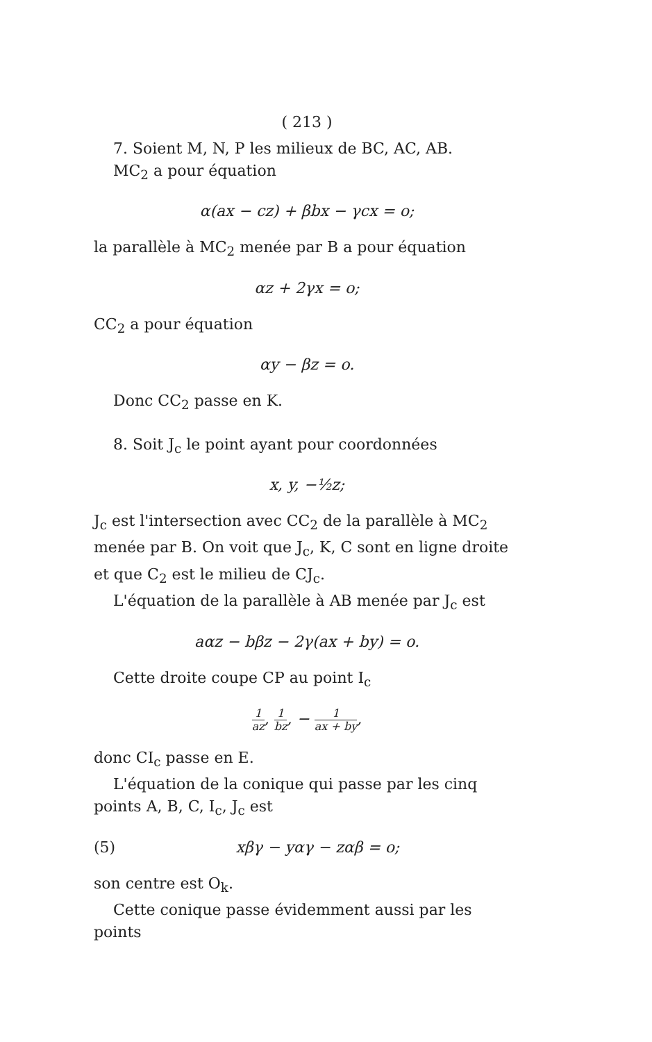( 213 )
7. Soient M, N, P les milieux de BC, AC, AB.
MC<sub>2</sub> a pour équation
α(ax − cz) + βbx − γcx = o;
la parallèle à MC<sub>2</sub> menée par B a pour équation
αz + 2γx = o;
CC<sub>2</sub> a pour équation
αy − βz = o.
Donc CC<sub>2</sub> passe en K.
8. Soit J<sub>c</sub> le point ayant pour coordonnées
x, y, −½z;
J<sub>c</sub> est l'intersection avec CC<sub>2</sub> de la parallèle à MC<sub>2</sub> menée par B. On voit que J<sub>c</sub>, K, C sont en ligne droite et que C<sub>2</sub> est le milieu de CJ<sub>c</sub>.
L'équation de la parallèle à AB menée par J<sub>c</sub> est
aαz − bβz − 2γ(ax + by) = o.
Cette droite coupe CP au point I<sub>c</sub>
1 az, 1 bz, − 1 ax + by,
donc CI<sub>c</sub> passe en E.
L'équation de la conique qui passe par les cinq points A, B, C, I<sub>c</sub>, J<sub>c</sub> est
(5) xβγ − yαγ − zαβ = o;
son centre est O<sub>k</sub>.
Cette conique passe évidemment aussi par les points